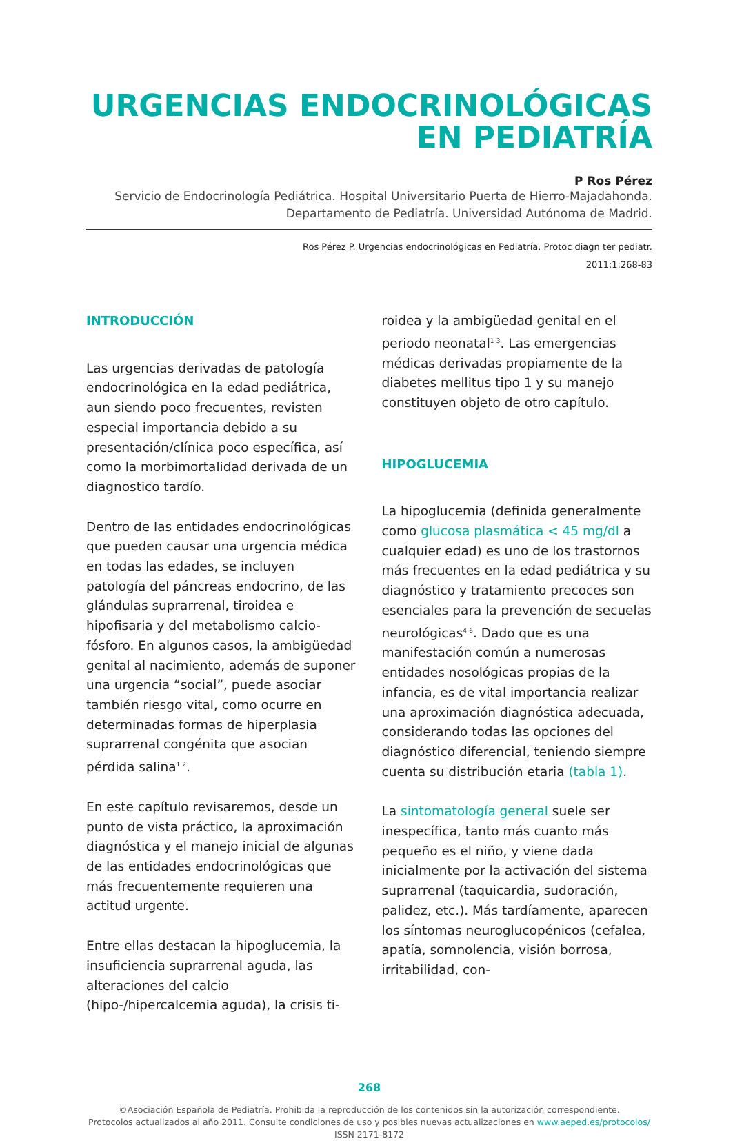URGENCIAS ENDOCRINOLÓGICAS
EN PEDIATRÍA
P Ros Pérez
Servicio de Endocrinología Pediátrica. Hospital Universitario Puerta de Hierro-Majadahonda.
Departamento de Pediatría. Universidad Autónoma de Madrid.
Ros Pérez P. Urgencias endocrinológicas en Pediatría. Protoc diagn ter pediatr.
2011;1:268-83
INTRODUCCIÓN
Las urgencias derivadas de patología endocrinológica en la edad pediátrica, aun siendo poco frecuentes, revisten especial importancia debido a su presentación/clínica poco específica, así como la morbimortalidad derivada de un diagnostico tardío.
Dentro de las entidades endocrinológicas que pueden causar una urgencia médica en todas las edades, se incluyen patología del páncreas endocrino, de las glándulas suprarrenal, tiroidea e hipofisaria y del metabolismo calcio-fósforo. En algunos casos, la ambigüedad genital al nacimiento, además de suponer una urgencia “social”, puede asociar también riesgo vital, como ocurre en determinadas formas de hiperplasia suprarrenal congénita que asocian pérdida salina<sup>1,2</sup>.
En este capítulo revisaremos, desde un punto de vista práctico, la aproximación diagnóstica y el manejo inicial de algunas de las entidades endocrinológicas que más frecuentemente requieren una actitud urgente.
Entre ellas destacan la hipoglucemia, la insuficiencia suprarrenal aguda, las alteraciones del calcio (hipo-/hipercalcemia aguda), la crisis ti-
roidea y la ambigüedad genital en el periodo neonatal<sup>1-3</sup>. Las emergencias médicas derivadas propiamente de la diabetes mellitus tipo 1 y su manejo constituyen objeto de otro capítulo.
HIPOGLUCEMIA
La hipoglucemia (definida generalmente como glucosa plasmática < 45 mg/dl a cualquier edad) es uno de los trastornos más frecuentes en la edad pediátrica y su diagnóstico y tratamiento precoces son esenciales para la prevención de secuelas neurológicas<sup>4-6</sup>. Dado que es una manifestación común a numerosas entidades nosológicas propias de la infancia, es de vital importancia realizar una aproximación diagnóstica adecuada, considerando todas las opciones del diagnóstico diferencial, teniendo siempre cuenta su distribución etaria (tabla 1).
La sintomatología general suele ser inespecífica, tanto más cuanto más pequeño es el niño, y viene dada inicialmente por la activación del sistema suprarrenal (taquicardia, sudoración, palidez, etc.). Más tardíamente, aparecen los síntomas neuroglucopénicos (cefalea, apatía, somnolencia, visión borrosa, irritabilidad, con-
268
©Asociación Española de Pediatría. Prohibida la reproducción de los contenidos sin la autorización correspondiente.
Protocolos actualizados al año 2011. Consulte condiciones de uso y posibles nuevas actualizaciones en www.aeped.es/protocolos/
ISSN 2171-8172